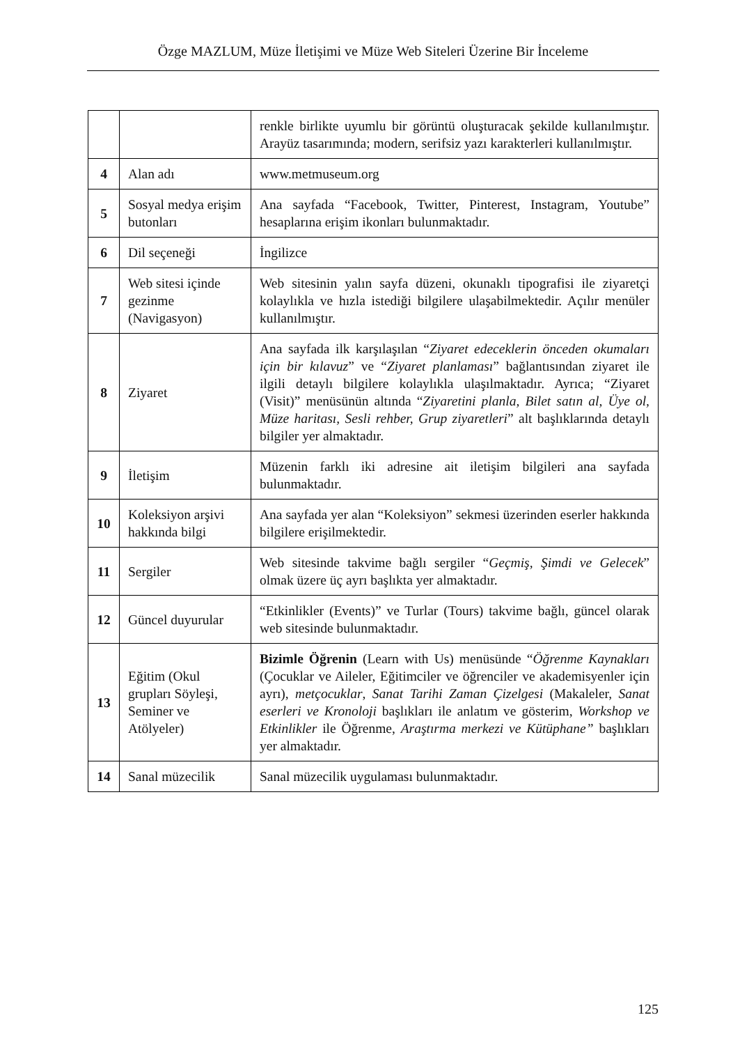Özge MAZLUM, Müze İletişimi ve Müze Web Siteleri Üzerine Bir İnceleme
| | | renkle birlikte uyumlu bir görüntü oluşturacak şekilde kullanılmıştır. Arayüz tasarımında; modern, serifsiz yazı karakterleri kullanılmıştır. |
| 4 | Alan adı | www.metmuseum.org |
| 5 | Sosyal medya erişim butonları | Ana sayfada “Facebook, Twitter, Pinterest, Instagram, Youtube” hesaplarına erişim ikonları bulunmaktadır. |
| 6 | Dil seçeneği | İngilizce |
| 7 | Web sitesi içinde gezinme (Navigasyon) | Web sitesinin yalın sayfa düzeni, okunaklı tipografisi ile ziyaretçi kolaylıkla ve hızla istediği bilgilere ulaşabilmektedir. Açılır menüler kullanılmıştır. |
| 8 | Ziyaret | Ana sayfada ilk karşılaşılan “ Ziyaret edeceklerin önceden okumaları için bir kılavuz ” ve “ Ziyaret planlaması ” bağlantısından ziyaret ile ilgili detaylı bilgilere kolaylıkla ulaşılmaktadır. Ayrıca; “Ziyaret (Visit)” menüsünün altında “ Ziyaretini planla, Bilet satın al, Üye ol, Müze haritası, Sesli rehber, Grup ziyaretleri ” alt başlıklarında detaylı bilgiler yer almaktadır. |
| 9 | İletişim | Müzenin farklı iki adresine ait iletişim bilgileri ana sayfada bulunmaktadır. |
| 10 | Koleksiyon arşivi hakkında bilgi | Ana sayfada yer alan “Koleksiyon” sekmesi üzerinden eserler hakkında bilgilere erişilmektedir. |
| 11 | Sergiler | Web sitesinde takvime bağlı sergiler “ Geçmiş, Şimdi ve Gelecek ” olmak üzere üç ayrı başlıkta yer almaktadır. |
| 12 | Güncel duyurular | “Etkinlikler (Events)” ve Turlar (Tours) takvime bağlı, güncel olarak web sitesinde bulunmaktadır. |
| 13 | Eğitim (Okul grupları Söyleşi, Seminer ve Atölyeler) | Bizimle Öğrenin (Learn with Us) menüsünde “ Öğrenme Kaynakları (Çocuklar ve Aileler, Eğitimciler ve öğrenciler ve akademisyenler için ayrı), metçocuklar , Sanat Tarihi Zaman Çizelgesi (Makaleler, Sanat eserleri ve Kronoloji başlıkları ile anlatım ve gösterim, Workshop ve Etkinlikler ile Öğrenme, Araştırma merkezi ve Kütüphane” başlıkları yer almaktadır. |
| 14 | Sanal müzecilik | Sanal müzecilik uygulaması bulunmaktadır. |
125